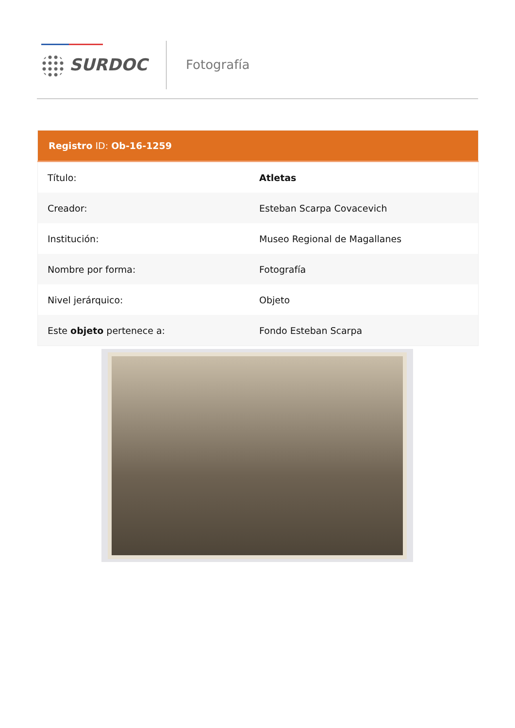SURDOC Fotografía
| Registro ID: Ob-16-1259 | |
| --- | --- |
| Título: | Atletas |
| Creador: | Esteban Scarpa Covacevich |
| Institución: | Museo Regional de Magallanes |
| Nombre por forma: | Fotografía |
| Nivel jerárquico: | Objeto |
| Este objeto pertenece a: | Fondo Esteban Scarpa |